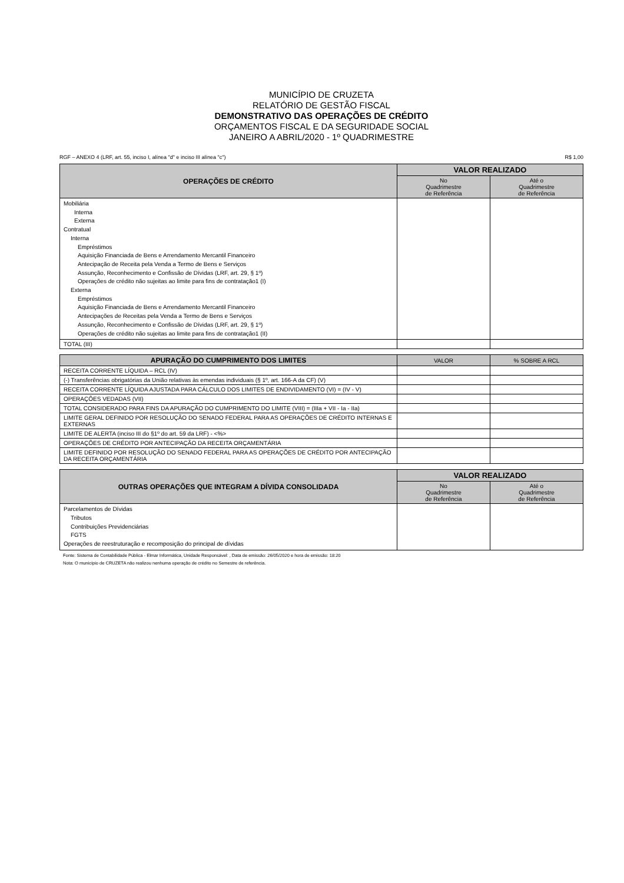MUNICÍPIO DE CRUZETA
RELATÓRIO DE GESTÃO FISCAL
DEMONSTRATIVO DAS OPERAÇÕES DE CRÉDITO
ORÇAMENTOS FISCAL E DA SEGURIDADE SOCIAL
JANEIRO A ABRIL/2020 - 1º QUADRIMESTRE
RGF – ANEXO 4 (LRF, art. 55, inciso I, alínea "d" e inciso III alínea "c") R$ 1,00
| OPERAÇÕES DE CRÉDITO | VALOR REALIZADO | |
| --- | --- | --- |
| | No Quadrimestre de Referência | Até o Quadrimestre de Referência |
| Mobiliária Interna Externa Contratual Interna Empréstimos Aquisição Financiada de Bens e Arrendamento Mercantil Financeiro Antecipação de Receita pela Venda a Termo de Bens e Serviços Assunção, Reconhecimento e Confissão de Dívidas (LRF, art. 29, § 1º) Operações de crédito não sujeitas ao limite para fins de contratação1 (I) Externa Empréstimos Aquisição Financiada de Bens e Arrendamento Mercantil Financeiro Antecipações de Receitas pela Venda a Termo de Bens e Serviços Assunção, Reconhecimento e Confissão de Dívidas (LRF, art. 29, § 1º) Operações de crédito não sujeitas ao limite para fins de contratação1 (II) | | |
| TOTAL (III) | | |
| APURAÇÃO DO CUMPRIMENTO DOS LIMITES | VALOR | % SOBRE A RCL |
| --- | --- | --- |
| RECEITA CORRENTE LÍQUIDA – RCL (IV) | | |
| (-) Transferências obrigatórias da União relativas às emendas individuais (§ 1º, art. 166-A da CF) (V) | | |
| RECEITA CORRENTE LÍQUIDA AJUSTADA PARA CÁLCULO DOS LIMITES DE ENDIVIDAMENTO (VI) = (IV - V) | | |
| OPERAÇÕES VEDADAS (VII) | | |
| TOTAL CONSIDERADO PARA FINS DA APURAÇÃO DO CUMPRIMENTO DO LIMITE (VIII) = (IIIa + VII - Ia - IIa) | | |
| LIMITE GERAL DEFINIDO POR RESOLUÇÃO DO SENADO FEDERAL PARA AS OPERAÇÕES DE CRÉDITO INTERNAS E EXTERNAS | | |
| LIMITE DE ALERTA (inciso III do §1º do art. 59 da LRF) - <%> | | |
| OPERAÇÕES DE CRÉDITO POR ANTECIPAÇÃO DA RECEITA ORÇAMENTÁRIA | | |
| LIMITE DEFINIDO POR RESOLUÇÃO DO SENADO FEDERAL PARA AS OPERAÇÕES DE CRÉDITO POR ANTECIPAÇÃO DA RECEITA ORÇAMENTÁRIA | | |
| OUTRAS OPERAÇÕES QUE INTEGRAM A DÍVIDA CONSOLIDADA | VALOR REALIZADO | |
| --- | --- | --- |
| | No Quadrimestre de Referência | Até o Quadrimestre de Referência |
| Parcelamentos de Dívidas Tributos Contribuições Previdenciárias FGTS Operações de reestruturação e recomposição do principal de dívidas | | |
Fonte: Sistema de Contabilidade Pública - Elmar Informática, Unidade Responsável: , Data de emissão: 26/05/2020 e hora de emissão: 18:20
Nota: O município de CRUZETA não realizou nenhuma operação de crédito no Semestre de referência.